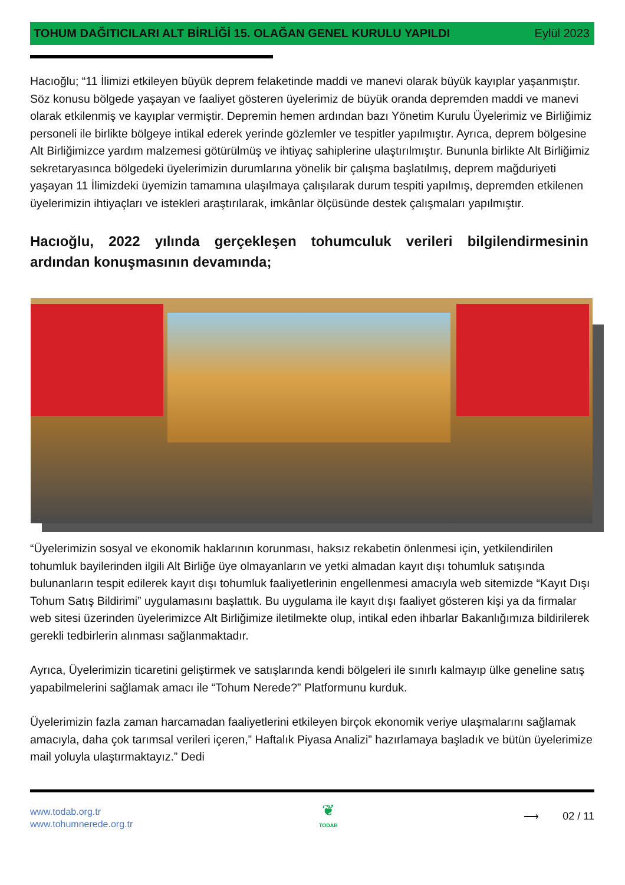TOHUM DAĞITICILARI ALT BİRLİĞİ 15. OLAĞAN GENEL KURULU YAPILDI
Eylül 2023
Hacıoğlu; “11 İlimizi etkileyen büyük deprem felaketinde maddi ve manevi olarak büyük kayıplar yaşanmıştır. Söz konusu bölgede yaşayan ve faaliyet gösteren üyelerimiz de büyük oranda depremden maddi ve manevi olarak etkilenmiş ve kayıplar vermiştir. Depremin hemen ardından bazı Yönetim Kurulu Üyelerimiz ve Birliğimiz personeli ile birlikte bölgeye intikal ederek yerinde gözlemler ve tespitler yapılmıştır. Ayrıca, deprem bölgesine Alt Birliğimizce yardım malzemesi götürülmüş ve ihtiyaç sahiplerine ulaştırılmıştır. Bununla birlikte Alt Birliğimiz sekretaryasınca bölgedeki üyelerimizin durumlarına yönelik bir çalışma başlatılmış, deprem mağduriyeti yaşayan 11 İlimizdeki üyemizin tamamına ulaşılmaya çalışılarak durum tespiti yapılmış, depremden etkilenen üyelerimizin ihtiyaçları ve istekleri araştırılarak, imkânlar ölçüsünde destek çalışmaları yapılmıştır.
Hacıoğlu, 2022 yılında gerçekleşen tohumculuk verileri bilgilendirmesinin
ardından konuşmasının devamında;
“Üyelerimizin sosyal ve ekonomik haklarının korunması, haksız rekabetin önlenmesi için, yetkilendirilen tohumluk bayilerinden ilgili Alt Birliğe üye olmayanların ve yetki almadan kayıt dışı tohumluk satışında bulunanların tespit edilerek kayıt dışı tohumluk faaliyetlerinin engellenmesi amacıyla web sitemizde “Kayıt Dışı Tohum Satış Bildirimi” uygulamasını başlattık. Bu uygulama ile kayıt dışı faaliyet gösteren kişi ya da firmalar web sitesi üzerinden üyelerimizce Alt Birliğimize iletilmekte olup, intikal eden ihbarlar Bakanlığımıza bildirilerek gerekli tedbirlerin alınması sağlanmaktadır.
Ayrıca, Üyelerimizin ticaretini geliştirmek ve satışlarında kendi bölgeleri ile sınırlı kalmayıp ülke geneline satış yapabilmelerini sağlamak amacı ile “Tohum Nerede?” Platformunu kurduk.
Üyelerimizin fazla zaman harcamadan faaliyetlerini etkileyen birçok ekonomik veriye ulaşmalarını sağlamak amacıyla, daha çok tarımsal verileri içeren,” Haftalık Piyasa Analizi” hazırlamaya başladık ve bütün üyelerimize mail yoluyla ulaştırmaktayız.” Dedi
www.todab.org.tr
www.tohumnerede.org.tr
❦
TODAB
⟶ 02 / 11